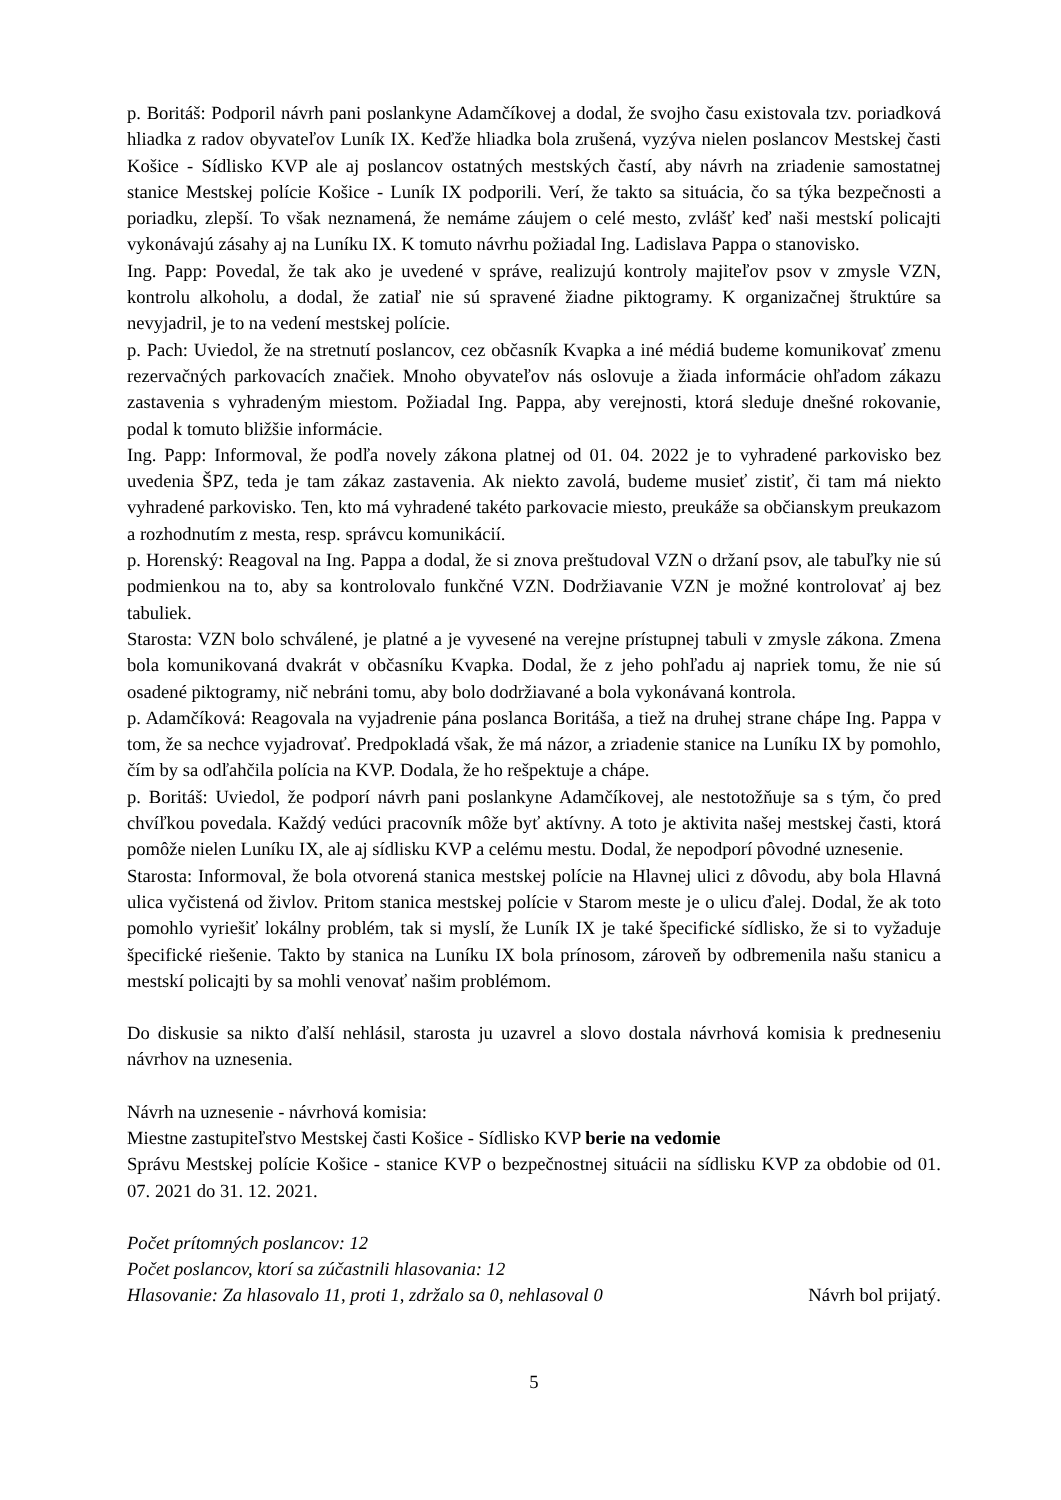p. Boritáš: Podporil návrh pani poslankyne Adamčíkovej a dodal, že svojho času existovala tzv. poriadková hliadka z radov obyvateľov Luník IX. Keďže hliadka bola zrušená, vyzýva nielen poslancov Mestskej časti Košice - Sídlisko KVP ale aj poslancov ostatných mestských častí, aby návrh na zriadenie samostatnej stanice Mestskej polície Košice - Luník IX podporili. Verí, že takto sa situácia, čo sa týka bezpečnosti a poriadku, zlepší. To však neznamená, že nemáme záujem o celé mesto, zvlášť keď naši mestskí policajti vykonávajú zásahy aj na Luníku IX. K tomuto návrhu požiadal Ing. Ladislava Pappa o stanovisko.
Ing. Papp: Povedal, že tak ako je uvedené v správe, realizujú kontroly majiteľov psov v zmysle VZN, kontrolu alkoholu, a dodal, že zatiaľ nie sú spravené žiadne piktogramy. K organizačnej štruktúre sa nevyjadril, je to na vedení mestskej polície.
p. Pach: Uviedol, že na stretnutí poslancov, cez občasník Kvapka a iné médiá budeme komunikovať zmenu rezervačných parkovacích značiek. Mnoho obyvateľov nás oslovuje a žiada informácie ohľadom zákazu zastavenia s vyhradeným miestom. Požiadal Ing. Pappa, aby verejnosti, ktorá sleduje dnešné rokovanie, podal k tomuto bližšie informácie.
Ing. Papp: Informoval, že podľa novely zákona platnej od 01. 04. 2022 je to vyhradené parkovisko bez uvedenia ŠPZ, teda je tam zákaz zastavenia. Ak niekto zavolá, budeme musieť zistiť, či tam má niekto vyhradené parkovisko. Ten, kto má vyhradené takéto parkovacie miesto, preukáže sa občianskym preukazom a rozhodnutím z mesta, resp. správcu komunikácií.
p. Horenský: Reagoval na Ing. Pappa a dodal, že si znova preštudoval VZN o držaní psov, ale tabuľky nie sú podmienkou na to, aby sa kontrolovalo funkčné VZN. Dodržiavanie VZN je možné kontrolovať aj bez tabuliek.
Starosta: VZN bolo schválené, je platné a je vyvesené na verejne prístupnej tabuli v zmysle zákona. Zmena bola komunikovaná dvakrát v občasníku Kvapka. Dodal, že z jeho pohľadu aj napriek tomu, že nie sú osadené piktogramy, nič nebráni tomu, aby bolo dodržiavané a bola vykonávaná kontrola.
p. Adamčíková: Reagovala na vyjadrenie pána poslanca Boritáša, a tiež na druhej strane chápe Ing. Pappa v tom, že sa nechce vyjadrovať. Predpokladá však, že má názor, a zriadenie stanice na Luníku IX by pomohlo, čím by sa odľahčila polícia na KVP. Dodala, že ho rešpektuje a chápe.
p. Boritáš: Uviedol, že podporí návrh pani poslankyne Adamčíkovej, ale nestotožňuje sa s tým, čo pred chvíľkou povedala. Každý vedúci pracovník môže byť aktívny. A toto je aktivita našej mestskej časti, ktorá pomôže nielen Luníku IX, ale aj sídlisku KVP a celému mestu. Dodal, že nepodporí pôvodné uznesenie.
Starosta: Informoval, že bola otvorená stanica mestskej polície na Hlavnej ulici z dôvodu, aby bola Hlavná ulica vyčistená od živlov. Pritom stanica mestskej polície v Starom meste je o ulicu ďalej. Dodal, že ak toto pomohlo vyriešiť lokálny problém, tak si myslí, že Luník IX je také špecifické sídlisko, že si to vyžaduje špecifické riešenie. Takto by stanica na Luníku IX bola prínosom, zároveň by odbremenila našu stanicu a mestskí policajti by sa mohli venovať našim problémom.
Do diskusie sa nikto ďalší nehlásil, starosta ju uzavrel a slovo dostala návrhová komisia k predneseniu návrhov na uznesenia.
Návrh na uznesenie - návrhová komisia:
Miestne zastupiteľstvo Mestskej časti Košice - Sídlisko KVP berie na vedomie
Správu Mestskej polície Košice - stanice KVP o bezpečnostnej situácii na sídlisku KVP za obdobie od 01. 07. 2021 do 31. 12. 2021.
Počet prítomných poslancov: 12
Počet poslancov, ktorí sa zúčastnili hlasovania: 12
Hlasovanie: Za hlasovalo 11, proti 1, zdržalo sa 0, nehlasoval 0 Návrh bol prijatý.
5